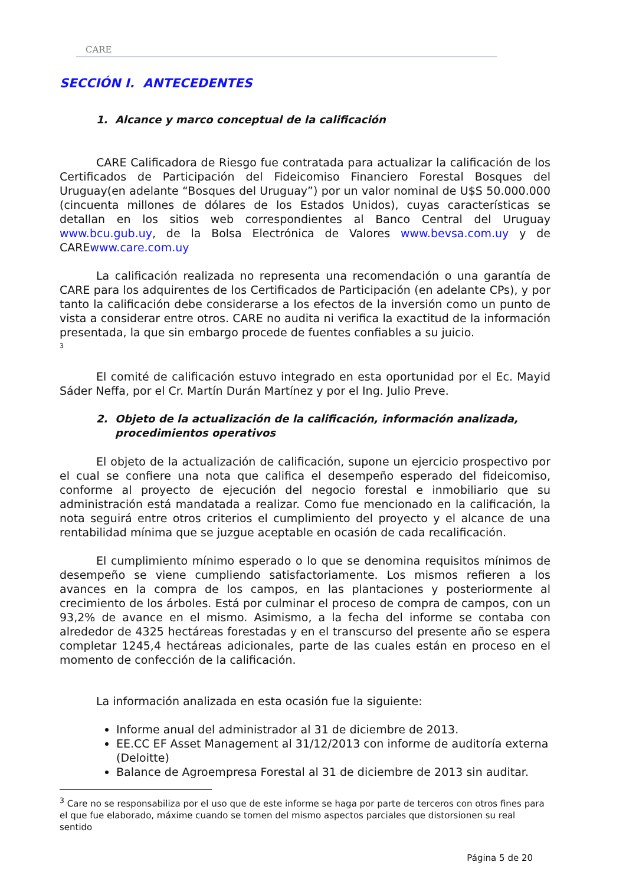CARE
SECCIÓN I. ANTECEDENTES
1. Alcance y marco conceptual de la calificación
CARE Calificadora de Riesgo fue contratada para actualizar la calificación de los Certificados de Participación del Fideicomiso Financiero Forestal Bosques del Uruguay(en adelante “Bosques del Uruguay”) por un valor nominal de U$S 50.000.000 (cincuenta millones de dólares de los Estados Unidos), cuyas características se detallan en los sitios web correspondientes al Banco Central del Uruguay www.bcu.gub.uy, de la Bolsa Electrónica de Valores www.bevsa.com.uy y de CAREwww.care.com.uy
La calificación realizada no representa una recomendación o una garantía de CARE para los adquirentes de los Certificados de Participación (en adelante CPs), y por tanto la calificación debe considerarse a los efectos de la inversión como un punto de vista a considerar entre otros. CARE no audita ni verifica la exactitud de la información presentada, la que sin embargo procede de fuentes confiables a su juicio.
<sup>3</sup>
El comité de calificación estuvo integrado en esta oportunidad por el Ec. Mayid Sáder Neffa, por el Cr. Martín Durán Martínez y por el Ing. Julio Preve.
2. Objeto de la actualización de la calificación, información analizada, procedimientos operativos
El objeto de la actualización de calificación, supone un ejercicio prospectivo por el cual se confiere una nota que califica el desempeño esperado del fideicomiso, conforme al proyecto de ejecución del negocio forestal e inmobiliario que su administración está mandatada a realizar. Como fue mencionado en la calificación, la nota seguirá entre otros criterios el cumplimiento del proyecto y el alcance de una rentabilidad mínima que se juzgue aceptable en ocasión de cada recalificación.
El cumplimiento mínimo esperado o lo que se denomina requisitos mínimos de desempeño se viene cumpliendo satisfactoriamente. Los mismos refieren a los avances en la compra de los campos, en las plantaciones y posteriormente al crecimiento de los árboles. Está por culminar el proceso de compra de campos, con un 93,2% de avance en el mismo. Asimismo, a la fecha del informe se contaba con alrededor de 4325 hectáreas forestadas y en el transcurso del presente año se espera completar 1245,4 hectáreas adicionales, parte de las cuales están en proceso en el momento de confección de la calificación.
La información analizada en esta ocasión fue la siguiente:
Informe anual del administrador al 31 de diciembre de 2013.
EE.CC EF Asset Management al 31/12/2013 con informe de auditoría externa (Deloitte)
Balance de Agroempresa Forestal al 31 de diciembre de 2013 sin auditar.
<sup>3</sup> Care no se responsabiliza por el uso que de este informe se haga por parte de terceros con otros fines para el que fue elaborado, máxime cuando se tomen del mismo aspectos parciales que distorsionen su real sentido
Página 5 de 20